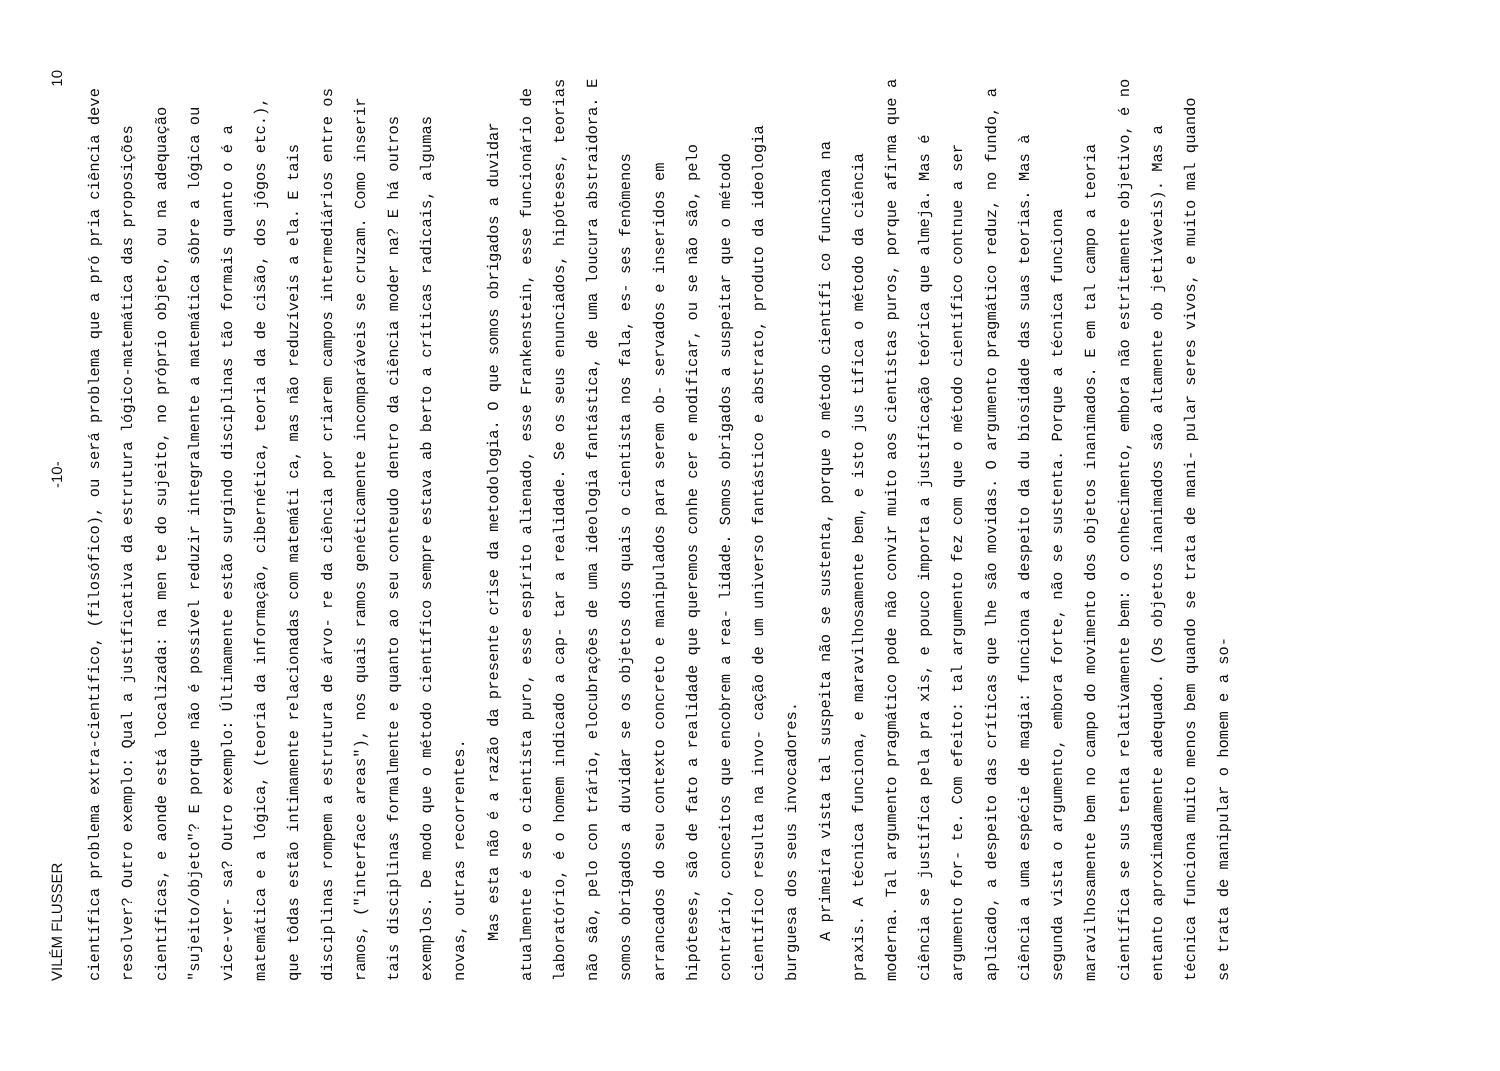VILÉM FLUSSER -10- 10
científica problema extra-científico, (filosófico), ou será problema que a pró pria ciência deve resolver? Outro exemplo: Qual a justificativa da estrutura lógico-matemática das proposições científicas, e aonde está localizada: na men te do sujeito, no próprio objeto, ou na adequação "sujeito/objeto"? E porque não é possível reduzir integralmente a matemática sôbre a lógica ou vice-ver- sa? Outro exemplo: Últimamente estão surgindo disciplinas tão formais quanto o é a matemática e a lógica, (teoria da informação, cibernética, teoria da de cisão, dos jôgos etc.), que tôdas estão intimamente relacionadas com matemáti ca, mas não reduzíveis a ela. E tais disciplinas rompem a estrutura de árvo- re da ciência por criarem campos intermediários entre os ramos, ("interface areas"), nos quais ramos genéticamente incomparáveis se cruzam. Como inserir tais disciplinas formalmente e quanto ao seu conteudo dentro da ciência moder na? E há outros exemplos. De modo que o método científico sempre estava ab berto a críticas radicais, algumas novas, outras recorrentes.
Mas esta não é a razão da presente crise da metodologia. O que somos obrigados a duvidar atualmente é se o cientista puro, esse espírito alienado, esse Frankenstein, esse funcionário de laboratório, é o homem indicado a cap- tar a realidade. Se os seus enunciados, hipóteses, teorias não são, pelo con trário, elocubrações de uma ideologia fantástica, de uma loucura abstraidora. E somos obrigados a duvidar se os objetos dos quais o cientista nos fala, es- ses fenômenos arrancados do seu contexto concreto e manipulados para serem ob- servados e inseridos em hipóteses, são de fato a realidade que queremos conhe cer e modificar, ou se não são, pelo contrário, conceitos que encobrem a rea- lidade. Somos obrigados a suspeitar que o método científico resulta na invo- cação de um universo fantástico e abstrato, produto da ideologia burguesa dos seus invocadores.
A primeira vista tal suspeita não se sustenta, porque o método científi co funciona na praxis. A técnica funciona, e maravilhosamente bem, e isto jus tifica o método da ciência moderna. Tal argumento pragmático pode não convir muito aos cientistas puros, porque afirma que a ciência se justifica pela pra xis, e pouco importa a justificação teórica que almeja. Mas é argumento for- te. Com efeito: tal argumento fez com que o método científico contnue a ser aplicado, a despeito das críticas que lhe são movidas. O argumento pragmático reduz, no fundo, a ciência a uma espécie de magia: funciona a despeito da du biosidade das suas teorias. Mas à segunda vista o argumento, embora forte, não se sustenta. Porque a técnica funciona maravilhosamente bem no campo do movimento dos objetos inanimados. E em tal campo a teoria científica se sus tenta relativamente bem: o conhecimento, embora não estritamente objetivo, é no entanto aproximadamente adequado. (Os objetos inanimados são altamente ob jetiváveis). Mas a técnica funciona muito menos bem quando se trata de mani- pular seres vivos, e muito mal quando se trata de manipular o homem e a so-